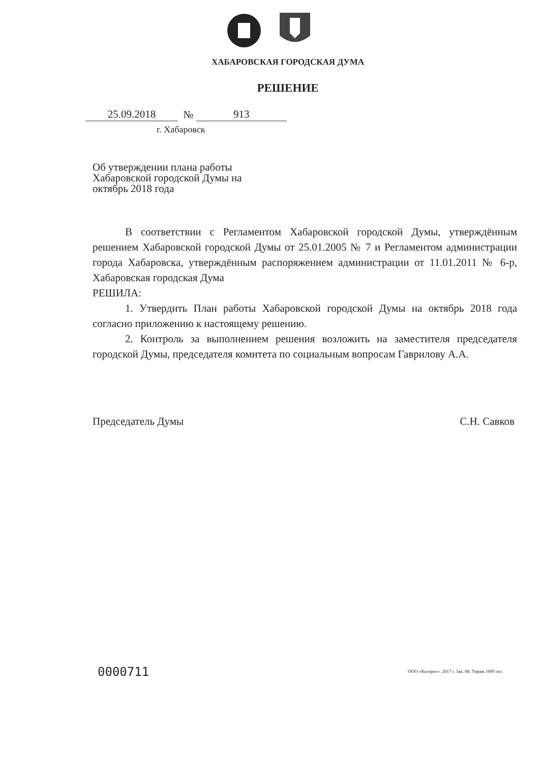ХАБАРОВСКАЯ ГОРОДСКАЯ ДУМА
РЕШЕНИЕ
25.09.2018 № 913
г. Хабаровск
Об утверждении плана работы Хабаровской городской Думы на октябрь 2018 года
В соответствии с Регламентом Хабаровской городской Думы, утверждённым решением Хабаровской городской Думы от 25.01.2005 № 7 и Регламентом администрации города Хабаровска, утверждённым распоряжением администрации от 11.01.2011 № 6-р, Хабаровская городская Дума
РЕШИЛА:
1. Утвердить План работы Хабаровской городской Думы на октябрь 2018 года согласно приложению к настоящему решению.
2. Контроль за выполнением решения возложить на заместителя председателя городской Думы, председателя комитета по социальным вопросам Гаврилову А.А.
Председатель Думы С.Н. Савков
0000711
ООО «Колорит». 2017 г. Зак. 88. Тираж 1000 экз.